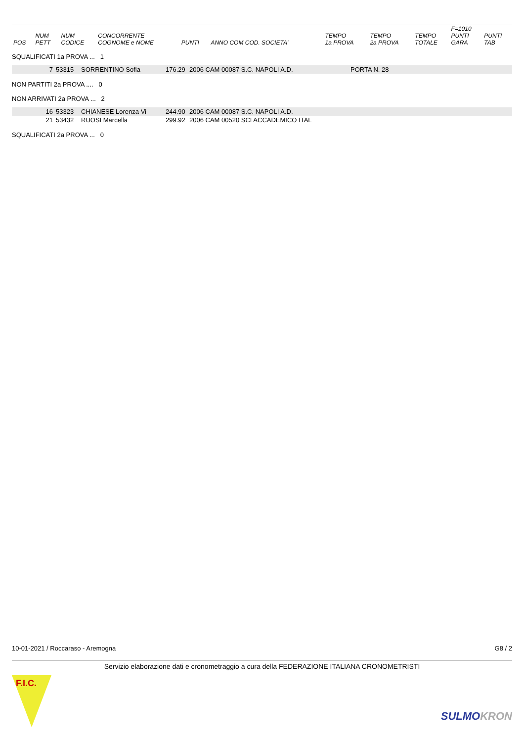| POS | NUM PETT | NUM CODICE | CONCORRENTE COGNOME e NOME | PUNTI | ANNO COM COD. SOCIETA' | TEMPO 1a PROVA | TEMPO 2a PROVA | TEMPO TOTALE | F=1010 PUNTI GARA | PUNTI TAB |
| --- | --- | --- | --- | --- | --- | --- | --- | --- | --- | --- |
SQUALIFICATI 1a PROVA ... 1
| 7 | 53315 | SORRENTINO Sofia | 176.29 | 2006 CAM 00087 S.C. NAPOLI A.D. | PORTA N. 28 |
NON PARTITI 2a PROVA .... 0
NON ARRIVATI 2a PROVA ... 2
| 16 | 53323 | CHIANESE Lorenza Vi | 244.90 | 2006 CAM 00087 S.C. NAPOLI A.D. |
| 21 | 53432 | RUOSI Marcella | 299.92 | 2006 CAM 00520 SCI ACCADEMICO ITAL |
SQUALIFICATI 2a PROVA ... 0
10-01-2021 / Roccaraso - Aremogna G8 / 2
Servizio elaborazione dati e cronometraggio a cura della FEDERAZIONE ITALIANA CRONOMETRISTI
F.I.C.
SULMOKRON